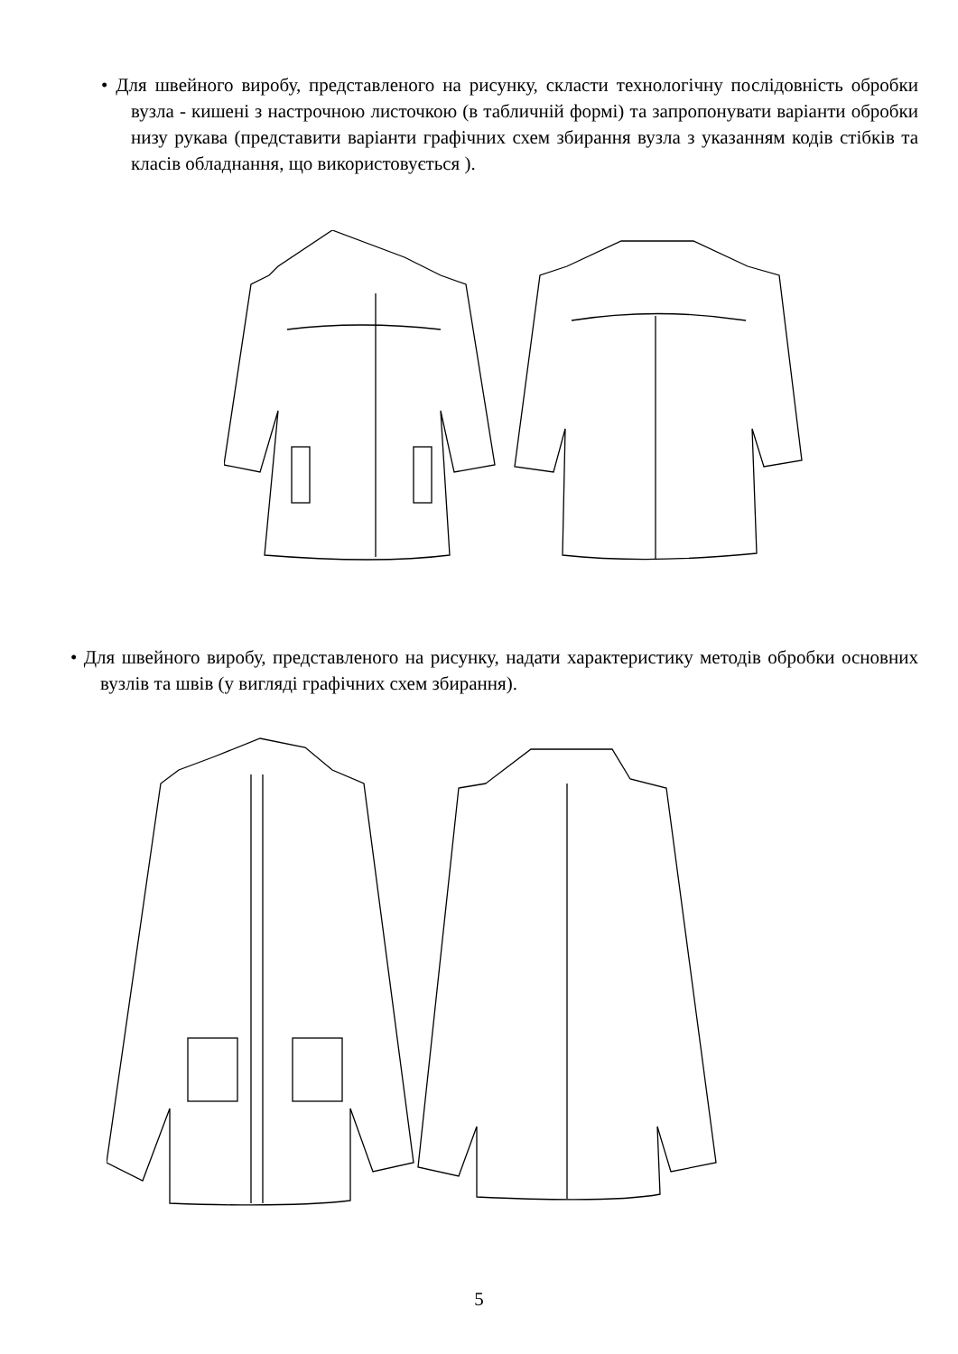• Для швейного виробу, представленого на рисунку, скласти технологічну послідовність обробки вузла - кишені з настрочною листочкою (в табличній формі) та запропонувати варіанти обробки низу рукава (представити варіанти графічних схем збирання вузла з указанням кодів стібків та класів обладнання, що використовується ).
• Для швейного виробу, представленого на рисунку, надати характеристику методів обробки основних вузлів та швів (у вигляді графічних схем збирання).
5